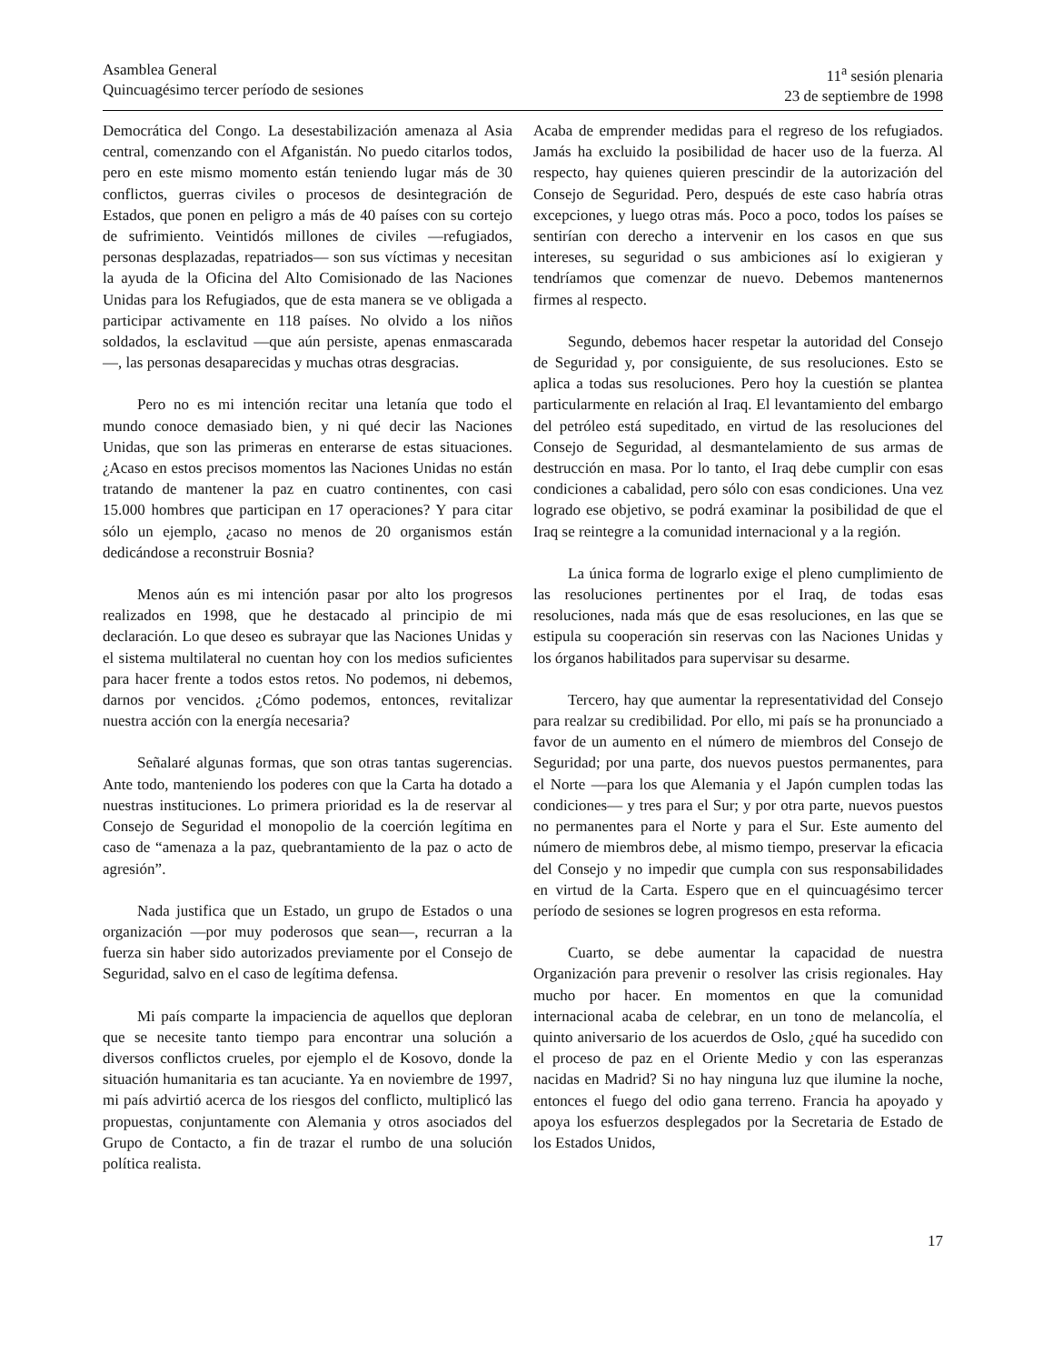Asamblea General
Quincuagésimo tercer período de sesiones
11<sup>a</sup> sesión plenaria
23 de septiembre de 1998
Democrática del Congo. La desestabilización amenaza al Asia central, comenzando con el Afganistán. No puedo citarlos todos, pero en este mismo momento están teniendo lugar más de 30 conflictos, guerras civiles o procesos de desintegración de Estados, que ponen en peligro a más de 40 países con su cortejo de sufrimiento. Veintidós millones de civiles —refugiados, personas desplazadas, repatriados— son sus víctimas y necesitan la ayuda de la Oficina del Alto Comisionado de las Naciones Unidas para los Refugiados, que de esta manera se ve obligada a participar activamente en 118 países. No olvido a los niños soldados, la esclavitud —que aún persiste, apenas enmascarada—, las personas desaparecidas y muchas otras desgracias.
Pero no es mi intención recitar una letanía que todo el mundo conoce demasiado bien, y ni qué decir las Naciones Unidas, que son las primeras en enterarse de estas situaciones. ¿Acaso en estos precisos momentos las Naciones Unidas no están tratando de mantener la paz en cuatro continentes, con casi 15.000 hombres que participan en 17 operaciones? Y para citar sólo un ejemplo, ¿acaso no menos de 20 organismos están dedicándose a reconstruir Bosnia?
Menos aún es mi intención pasar por alto los progresos realizados en 1998, que he destacado al principio de mi declaración. Lo que deseo es subrayar que las Naciones Unidas y el sistema multilateral no cuentan hoy con los medios suficientes para hacer frente a todos estos retos. No podemos, ni debemos, darnos por vencidos. ¿Cómo podemos, entonces, revitalizar nuestra acción con la energía necesaria?
Señalaré algunas formas, que son otras tantas sugerencias. Ante todo, manteniendo los poderes con que la Carta ha dotado a nuestras instituciones. Lo primera prioridad es la de reservar al Consejo de Seguridad el monopolio de la coerción legítima en caso de “amenaza a la paz, quebrantamiento de la paz o acto de agresión”.
Nada justifica que un Estado, un grupo de Estados o una organización —por muy poderosos que sean—, recurran a la fuerza sin haber sido autorizados previamente por el Consejo de Seguridad, salvo en el caso de legítima defensa.
Mi país comparte la impaciencia de aquellos que deploran que se necesite tanto tiempo para encontrar una solución a diversos conflictos crueles, por ejemplo el de Kosovo, donde la situación humanitaria es tan acuciante. Ya en noviembre de 1997, mi país advirtió acerca de los riesgos del conflicto, multiplicó las propuestas, conjuntamente con Alemania y otros asociados del Grupo de Contacto, a fin de trazar el rumbo de una solución política realista.
Acaba de emprender medidas para el regreso de los refugiados. Jamás ha excluido la posibilidad de hacer uso de la fuerza. Al respecto, hay quienes quieren prescindir de la autorización del Consejo de Seguridad. Pero, después de este caso habría otras excepciones, y luego otras más. Poco a poco, todos los países se sentirían con derecho a intervenir en los casos en que sus intereses, su seguridad o sus ambiciones así lo exigieran y tendríamos que comenzar de nuevo. Debemos mantenernos firmes al respecto.
Segundo, debemos hacer respetar la autoridad del Consejo de Seguridad y, por consiguiente, de sus resoluciones. Esto se aplica a todas sus resoluciones. Pero hoy la cuestión se plantea particularmente en relación al Iraq. El levantamiento del embargo del petróleo está supeditado, en virtud de las resoluciones del Consejo de Seguridad, al desmantelamiento de sus armas de destrucción en masa. Por lo tanto, el Iraq debe cumplir con esas condiciones a cabalidad, pero sólo con esas condiciones. Una vez logrado ese objetivo, se podrá examinar la posibilidad de que el Iraq se reintegre a la comunidad internacional y a la región.
La única forma de lograrlo exige el pleno cumplimiento de las resoluciones pertinentes por el Iraq, de todas esas resoluciones, nada más que de esas resoluciones, en las que se estipula su cooperación sin reservas con las Naciones Unidas y los órganos habilitados para supervisar su desarme.
Tercero, hay que aumentar la representatividad del Consejo para realzar su credibilidad. Por ello, mi país se ha pronunciado a favor de un aumento en el número de miembros del Consejo de Seguridad; por una parte, dos nuevos puestos permanentes, para el Norte —para los que Alemania y el Japón cumplen todas las condiciones— y tres para el Sur; y por otra parte, nuevos puestos no permanentes para el Norte y para el Sur. Este aumento del número de miembros debe, al mismo tiempo, preservar la eficacia del Consejo y no impedir que cumpla con sus responsabilidades en virtud de la Carta. Espero que en el quincuagésimo tercer período de sesiones se logren progresos en esta reforma.
Cuarto, se debe aumentar la capacidad de nuestra Organización para prevenir o resolver las crisis regionales. Hay mucho por hacer. En momentos en que la comunidad internacional acaba de celebrar, en un tono de melancolía, el quinto aniversario de los acuerdos de Oslo, ¿qué ha sucedido con el proceso de paz en el Oriente Medio y con las esperanzas nacidas en Madrid? Si no hay ninguna luz que ilumine la noche, entonces el fuego del odio gana terreno. Francia ha apoyado y apoya los esfuerzos desplegados por la Secretaria de Estado de los Estados Unidos,
17